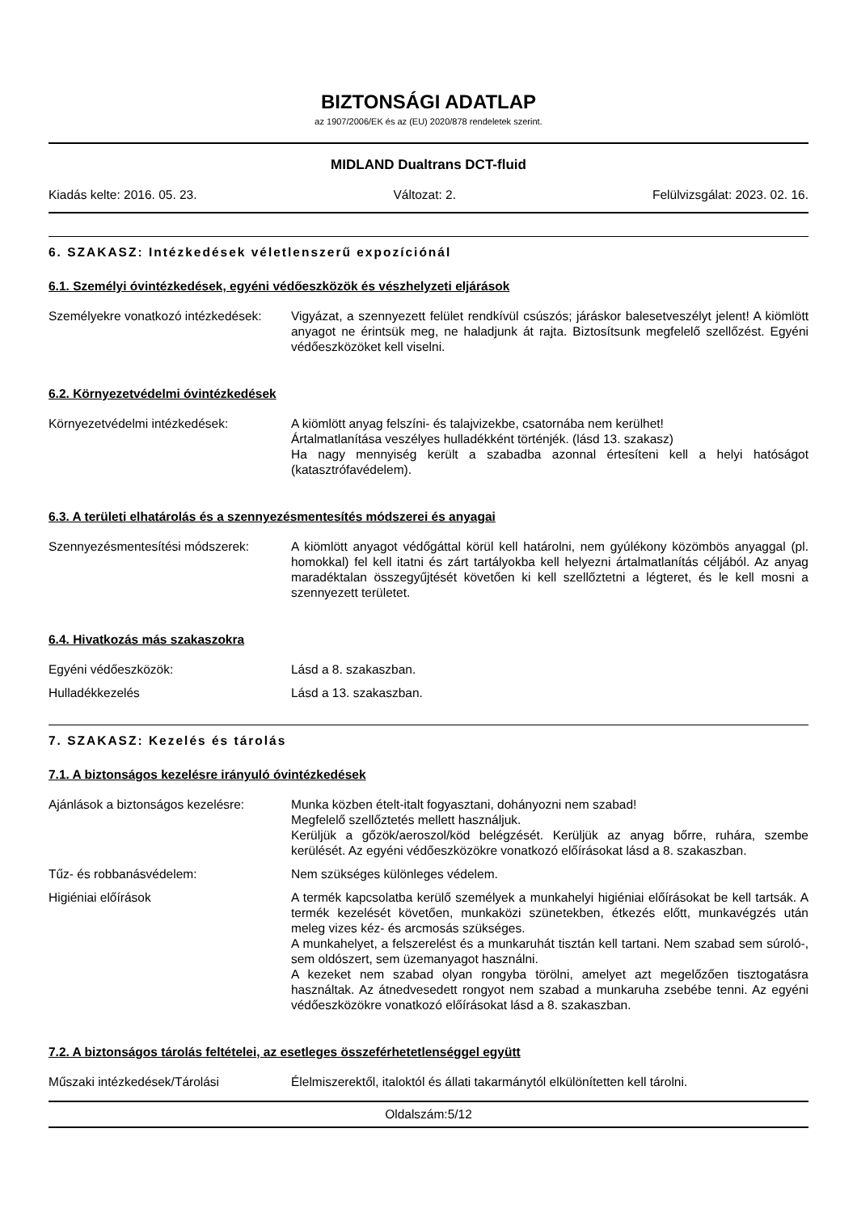BIZTONSÁGI ADATLAP
az 1907/2006/EK és az (EU) 2020/878 rendeletek szerint.
MIDLAND Dualtrans DCT-fluid
Kiadás kelte: 2016. 05. 23. Változat: 2. Felülvizsgálat: 2023. 02. 16.
6. SZAKASZ: Intézkedések véletlenszerű expozíciónál
6.1. Személyi óvintézkedések, egyéni védőeszközök és vészhelyzeti eljárások
Személyekre vonatkozó intézkedések:
Vigyázat, a szennyezett felület rendkívül csúszós; járáskor balesetveszélyt jelent! A kiömlött anyagot ne érintsük meg, ne haladjunk át rajta. Biztosítsunk megfelelő szellőzést. Egyéni védőeszközöket kell viselni.
6.2. Környezetvédelmi óvintézkedések
Környezetvédelmi intézkedések: A kiömlött anyag felszíni- és talajvizekbe, csatornába nem kerülhet!
Ártalmatlanítása veszélyes hulladékként történjék. (lásd 13. szakasz)
Ha nagy mennyiség került a szabadba azonnal értesíteni kell a helyi hatóságot (katasztrófavédelem).
6.3. A területi elhatárolás és a szennyezésmentesítés módszerei és anyagai
Szennyezésmentesítési módszerek: A kiömlött anyagot védőgáttal körül kell határolni, nem gyúlékony közömbös anyaggal (pl. homokkal) fel kell itatni és zárt tartályokba kell helyezni ártalmatlanítás céljából. Az anyag maradéktalan összegyűjtését követően ki kell szellőztetni a légteret, és le kell mosni a szennyezett területet.
6.4. Hivatkozás más szakaszokra
Egyéni védőeszközök: Lásd a 8. szakaszban.
Hulladékkezelés Lásd a 13. szakaszban.
7. SZAKASZ: Kezelés és tárolás
7.1. A biztonságos kezelésre irányuló óvintézkedések
Ajánlások a biztonságos kezelésre:
Munka közben ételt-italt fogyasztani, dohányozni nem szabad!
Megfelelő szellőztetés mellett használjuk.
Kerüljük a gőzök/aeroszol/köd belégzését. Kerüljük az anyag bőrre, ruhára, szembe kerülését. Az egyéni védőeszközökre vonatkozó előírásokat lásd a 8. szakaszban.
Tűz- és robbanásvédelem: Nem szükséges különleges védelem.
Higiéniai előírások A termék kapcsolatba kerülő személyek a munkahelyi higiéniai előírásokat be kell tartsák. A termék kezelését követően, munkaközi szünetekben, étkezés előtt, munkavégzés után meleg vizes kéz- és arcmosás szükséges.
A munkahelyet, a felszerelést és a munkaruhát tisztán kell tartani. Nem szabad sem súroló-, sem oldószert, sem üzemanyagot használni.
A kezeket nem szabad olyan rongyba törölni, amelyet azt megelőzően tisztogatásra használtak. Az átnedvesedett rongyot nem szabad a munkaruha zsebébe tenni. Az egyéni védőeszközökre vonatkozó előírásokat lásd a 8. szakaszban.
7.2. A biztonságos tárolás feltételei, az esetleges összeférhetetlenséggel együtt
Műszaki intézkedések/Tárolási Élelmiszerektől, italoktól és állati takarmánytól elkülönítetten kell tárolni.
Oldalszám:5/12